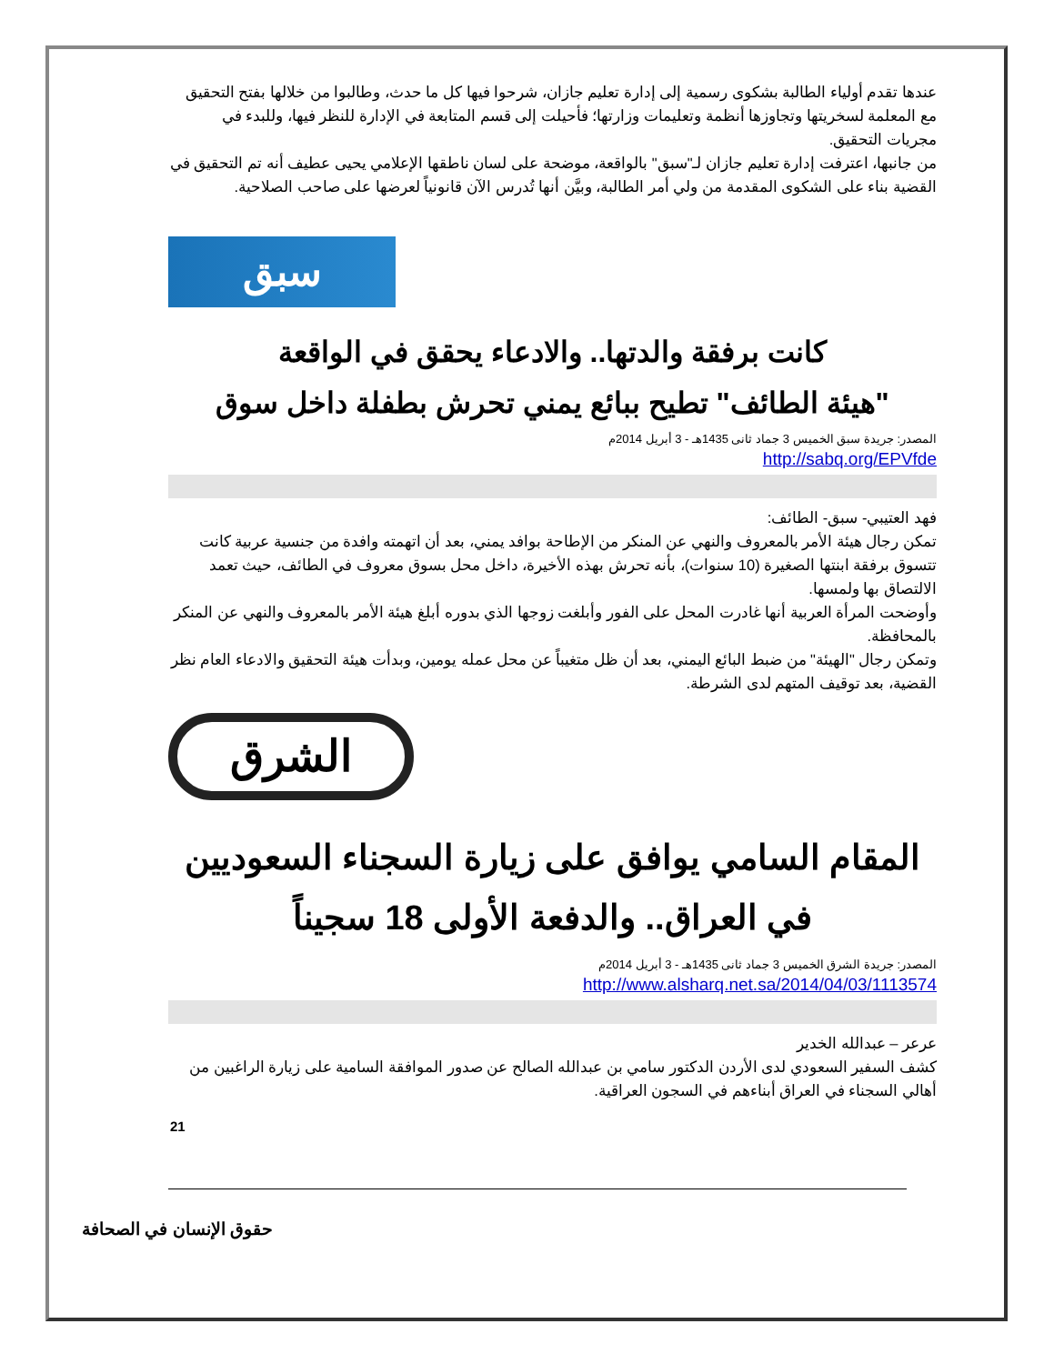عندها تقدم أولياء الطالبة بشكوى رسمية إلى إدارة تعليم جازان، شرحوا فيها كل ما حدث، وطالبوا من خلالها بفتح التحقيق مع المعلمة لسخريتها وتجاوزها أنظمة وتعليمات وزارتها؛ فأحيلت إلى قسم المتابعة في الإدارة للنظر فيها، وللبدء في مجريات التحقيق.
من جانبها، اعترفت إدارة تعليم جازان لـ"سبق" بالواقعة، موضحة على لسان ناطقها الإعلامي يحيى عطيف أنه تم التحقيق في القضية بناء على الشكوى المقدمة من ولي أمر الطالبة، وبيَّن أنها تُدرس الآن قانونياً لعرضها على صاحب الصلاحية.
سبق
كانت برفقة والدتها.. والادعاء يحقق في الواقعة
"هيئة الطائف" تطيح ببائع يمني تحرش بطفلة داخل سوق
المصدر: جريدة سبق الخميس 3 جماد ثانى 1435هـ - 3 أبريل 2014م
http://sabq.org/EPVfde
فهد العتيبي- سبق- الطائف:
تمكن رجال هيئة الأمر بالمعروف والنهي عن المنكر من الإطاحة بوافد يمني، بعد أن اتهمته وافدة من جنسية عربية كانت تتسوق برفقة ابنتها الصغيرة (10 سنوات)، بأنه تحرش بهذه الأخيرة، داخل محل بسوق معروف في الطائف، حيث تعمد الالتصاق بها ولمسها.
وأوضحت المرأة العربية أنها غادرت المحل على الفور وأبلغت زوجها الذي بدوره أبلغ هيئة الأمر بالمعروف والنهي عن المنكر بالمحافظة.
وتمكن رجال "الهيئة" من ضبط البائع اليمني، بعد أن ظل متغيباً عن محل عمله يومين، وبدأت هيئة التحقيق والادعاء العام نظر القضية، بعد توقيف المتهم لدى الشرطة.
الشرق
المقام السامي يوافق على زيارة السجناء السعوديين في العراق.. والدفعة الأولى 18 سجيناً
المصدر: جريدة الشرق الخميس 3 جماد ثانى 1435هـ - 3 أبريل 2014م
http://www.alsharq.net.sa/2014/04/03/1113574
عرعر – عبدالله الخدير
كشف السفير السعودي لدى الأردن الدكتور سامي بن عبدالله الصالح عن صدور الموافقة السامية على زيارة الراغبين من أهالي السجناء في العراق أبناءهم في السجون العراقية.
21
حقوق الإنسان في الصحافة